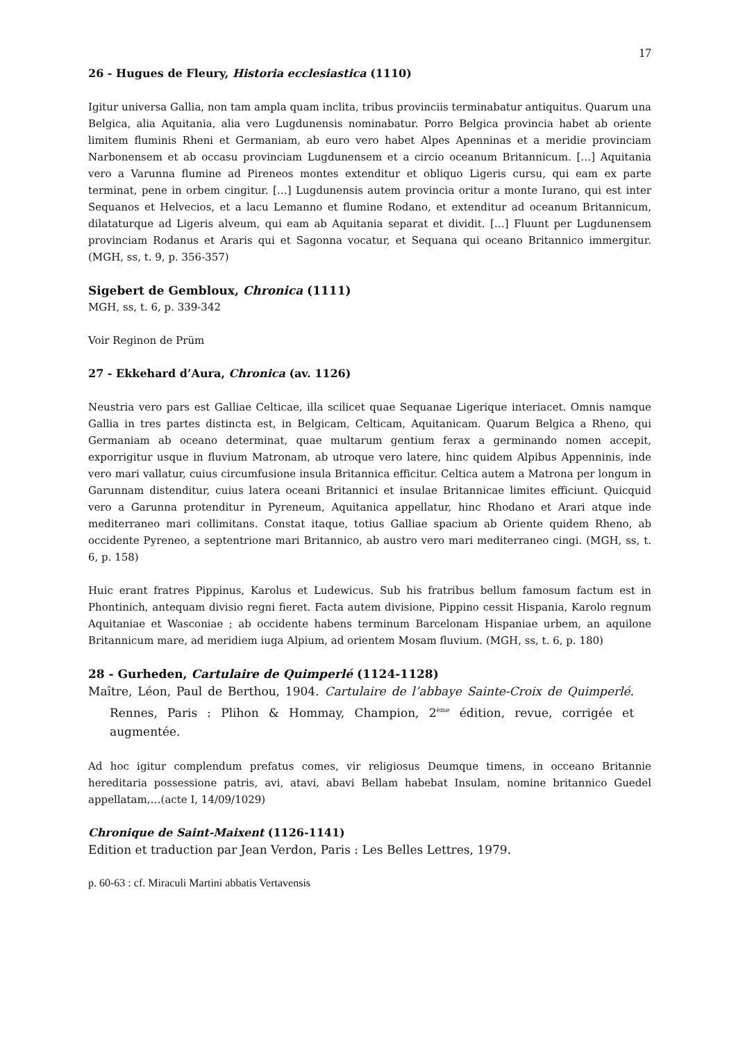17
26 - Hugues de Fleury, Historia ecclesiastica (1110)
Igitur universa Gallia, non tam ampla quam inclita, tribus provinciis terminabatur antiquitus. Quarum una Belgica, alia Aquitania, alia vero Lugdunensis nominabatur. Porro Belgica provincia habet ab oriente limitem fluminis Rheni et Germaniam, ab euro vero habet Alpes Apenninas et a meridie provinciam Narbonensem et ab occasu provinciam Lugdunensem et a circio oceanum Britannicum. […] Aquitania vero a Varunna flumine ad Pireneos montes extenditur et obliquo Ligeris cursu, qui eam ex parte terminat, pene in orbem cingitur. […] Lugdunensis autem provincia oritur a monte Iurano, qui est inter Sequanos et Helvecios, et a lacu Lemanno et flumine Rodano, et extenditur ad oceanum Britannicum, dilataturque ad Ligeris alveum, qui eam ab Aquitania separat et dividit. […] Fluunt per Lugdunensem provinciam Rodanus et Araris qui et Sagonna vocatur, et Sequana qui oceano Britannico immergitur. (MGH, ss, t. 9, p. 356-357)
Sigebert de Gembloux, Chronica (1111)
MGH, ss, t. 6, p. 339-342
Voir Reginon de Prüm
27 - Ekkehard d’Aura, Chronica (av. 1126)
Neustria vero pars est Galliae Celticae, illa scilicet quae Sequanae Ligerique interiacet. Omnis namque Gallia in tres partes distincta est, in Belgicam, Celticam, Aquitanicam. Quarum Belgica a Rheno, qui Germaniam ab oceano determinat, quae multarum gentium ferax a germinando nomen accepit, exporrigitur usque in fluvium Matronam, ab utroque vero latere, hinc quidem Alpibus Appenninis, inde vero mari vallatur, cuius circumfusione insula Britannica efficitur. Celtica autem a Matrona per longum in Garunnam distenditur, cuius latera oceani Britannici et insulae Britannicae limites efficiunt. Quicquid vero a Garunna protenditur in Pyreneum, Aquitanica appellatur, hinc Rhodano et Arari atque inde mediterraneo mari collimitans. Constat itaque, totius Galliae spacium ab Oriente quidem Rheno, ab occidente Pyreneo, a septentrione mari Britannico, ab austro vero mari mediterraneo cingi. (MGH, ss, t. 6, p. 158)
Huic erant fratres Pippinus, Karolus et Ludewicus. Sub his fratribus bellum famosum factum est in Phontinich, antequam divisio regni fieret. Facta autem divisione, Pippino cessit Hispania, Karolo regnum Aquitaniae et Wasconiae ; ab occidente habens terminum Barcelonam Hispaniae urbem, an aquilone Britannicum mare, ad meridiem iuga Alpium, ad orientem Mosam fluvium. (MGH, ss, t. 6, p. 180)
28 - Gurheden, Cartulaire de Quimperlé (1124-1128)
Maître, Léon, Paul de Berthou, 1904. Cartulaire de l’abbaye Sainte-Croix de Quimperlé. Rennes, Paris : Plihon & Hommay, Champion, 2<sup>ème</sup> édition, revue, corrigée et augmentée.
Ad hoc igitur complendum prefatus comes, vir religiosus Deumque timens, in occeano Britannie hereditaria possessione patris, avi, atavi, abavi Bellam habebat Insulam, nomine britannico Guedel appellatam,…(acte I, 14/09/1029)
Chronique de Saint-Maixent (1126-1141)
Edition et traduction par Jean Verdon, Paris : Les Belles Lettres, 1979.
p. 60-63 : cf. Miraculi Martini abbatis Vertavensis